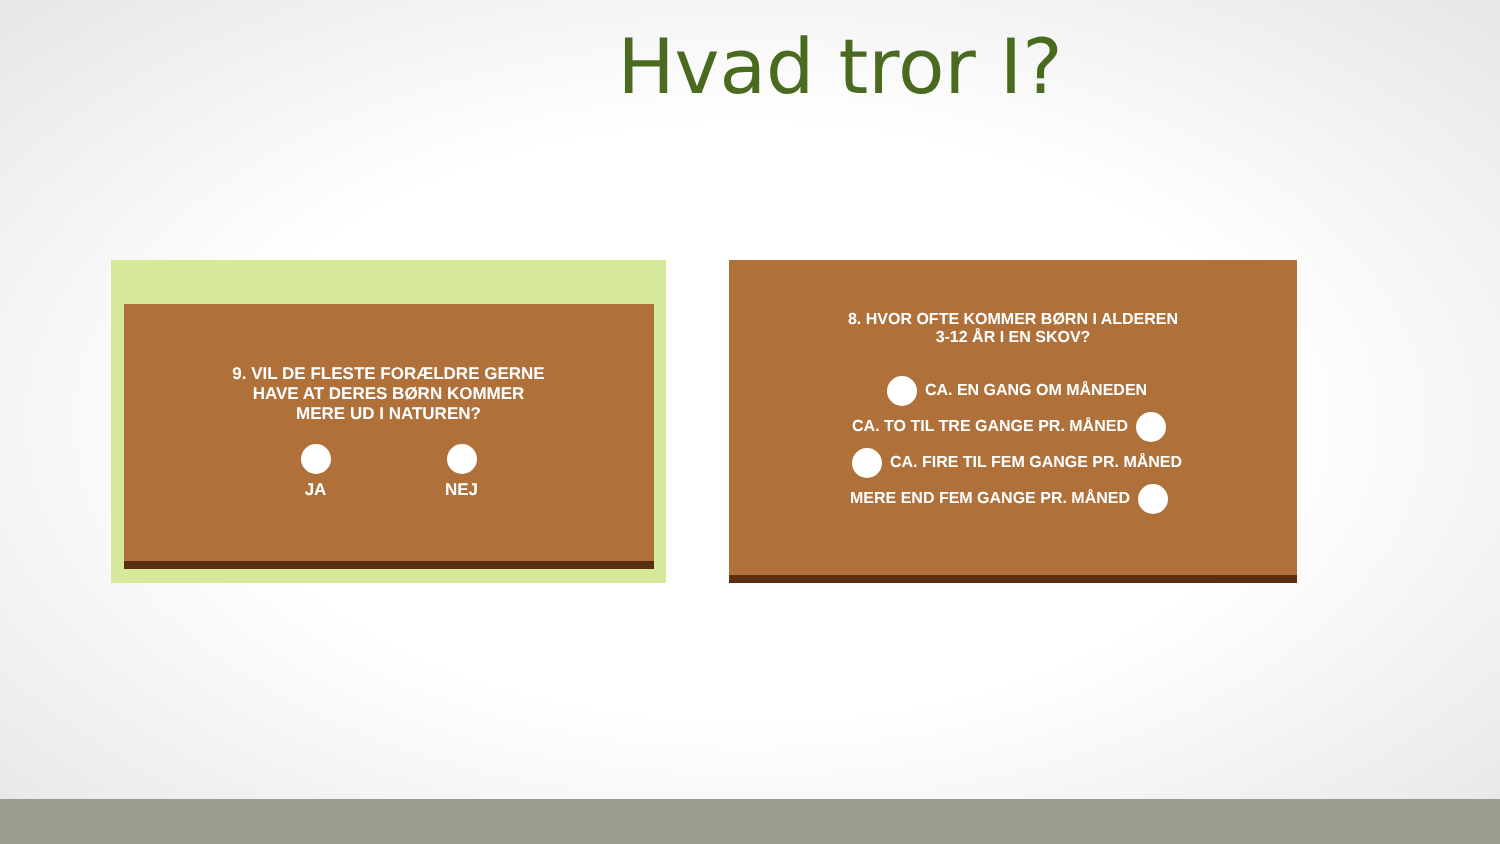Hvad tror I?
9. VIL DE FLESTE FORÆLDRE GERNE
HAVE AT DERES BØRN KOMMER
MERE UD I NATUREN?
JA NEJ
8. HVOR OFTE KOMMER BØRN I ALDEREN
3-12 ÅR I EN SKOV?
CA. EN GANG OM MÅNEDEN
CA. TO TIL TRE GANGE PR. MÅNED
CA. FIRE TIL FEM GANGE PR. MÅNED
MERE END FEM GANGE PR. MÅNED